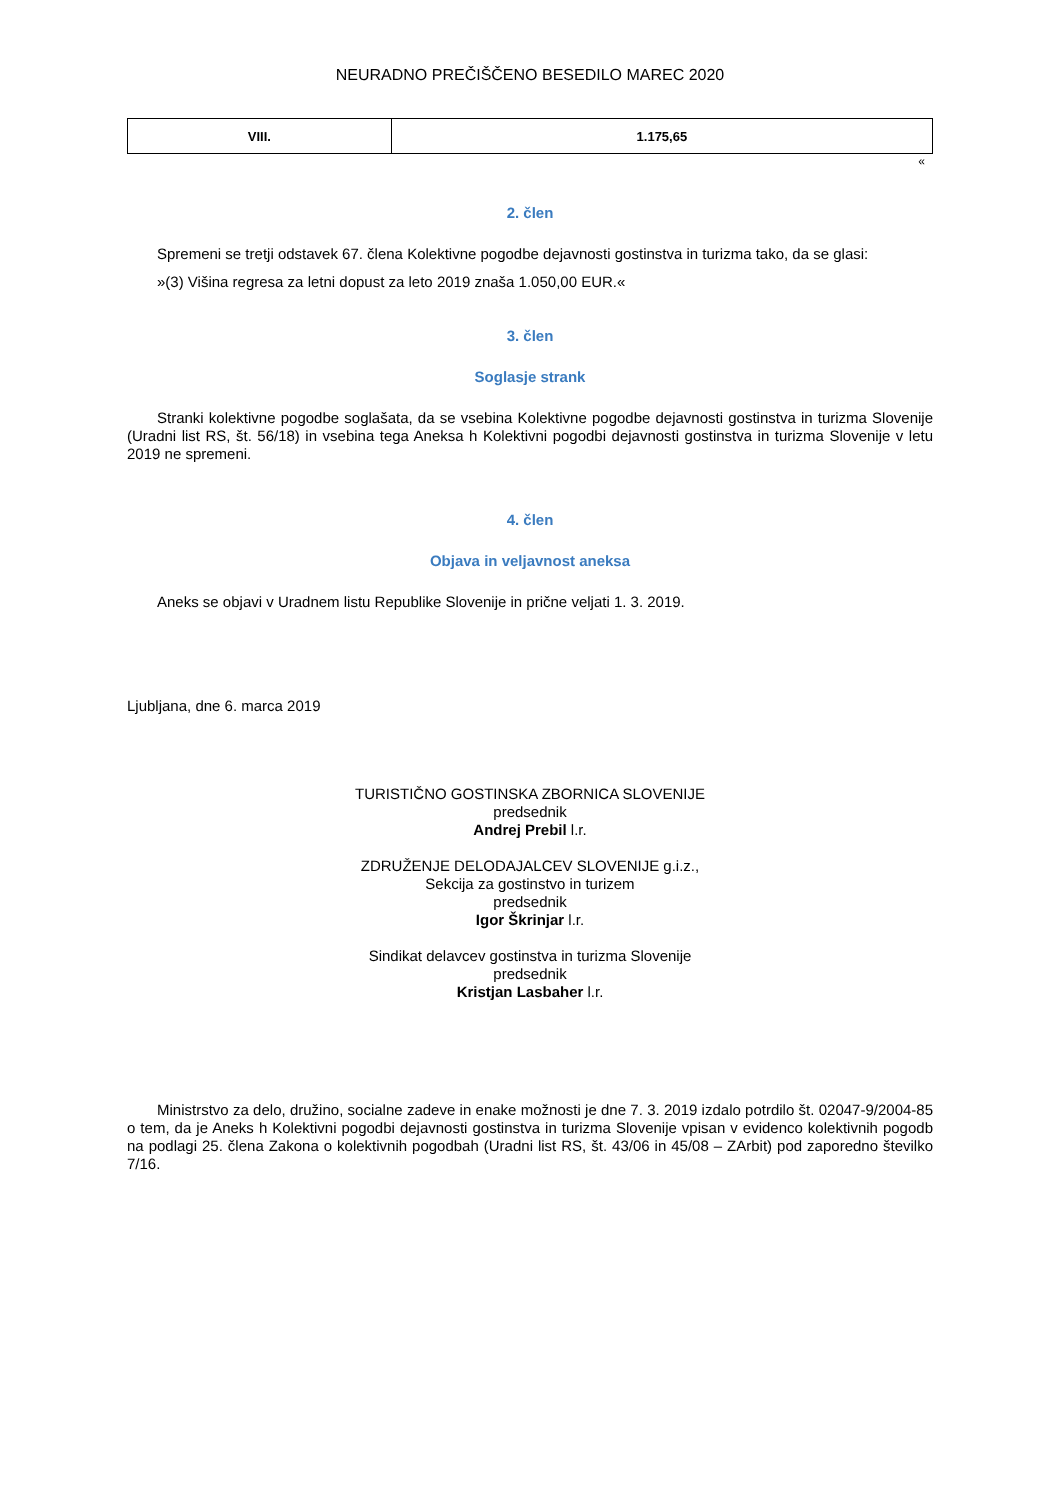NEURADNO PREČIŠČENO BESEDILO MAREC 2020
| VIII. | 1.175,65 |
«
2. člen
Spremeni se tretji odstavek 67. člena Kolektivne pogodbe dejavnosti gostinstva in turizma tako, da se glasi:
»(3) Višina regresa za letni dopust za leto 2019 znaša 1.050,00 EUR.«
3. člen
Soglasje strank
Stranki kolektivne pogodbe soglašata, da se vsebina Kolektivne pogodbe dejavnosti gostinstva in turizma Slovenije (Uradni list RS, št. 56/18) in vsebina tega Aneksa h Kolektivni pogodbi dejavnosti gostinstva in turizma Slovenije v letu 2019 ne spremeni.
4. člen
Objava in veljavnost aneksa
Aneks se objavi v Uradnem listu Republike Slovenije in prične veljati 1. 3. 2019.
Ljubljana, dne 6. marca 2019
TURISTIČNO GOSTINSKA ZBORNICA SLOVENIJE
predsednik
Andrej Prebil l.r.
ZDRUŽENJE DELODAJALCEV SLOVENIJE g.i.z.,
Sekcija za gostinstvo in turizem
predsednik
Igor Škrinjar l.r.
Sindikat delavcev gostinstva in turizma Slovenije
predsednik
Kristjan Lasbaher l.r.
Ministrstvo za delo, družino, socialne zadeve in enake možnosti je dne 7. 3. 2019 izdalo potrdilo št. 02047-9/2004-85 o tem, da je Aneks h Kolektivni pogodbi dejavnosti gostinstva in turizma Slovenije vpisan v evidenco kolektivnih pogodb na podlagi 25. člena Zakona o kolektivnih pogodbah (Uradni list RS, št. 43/06 in 45/08 – ZArbit) pod zaporedno številko 7/16.